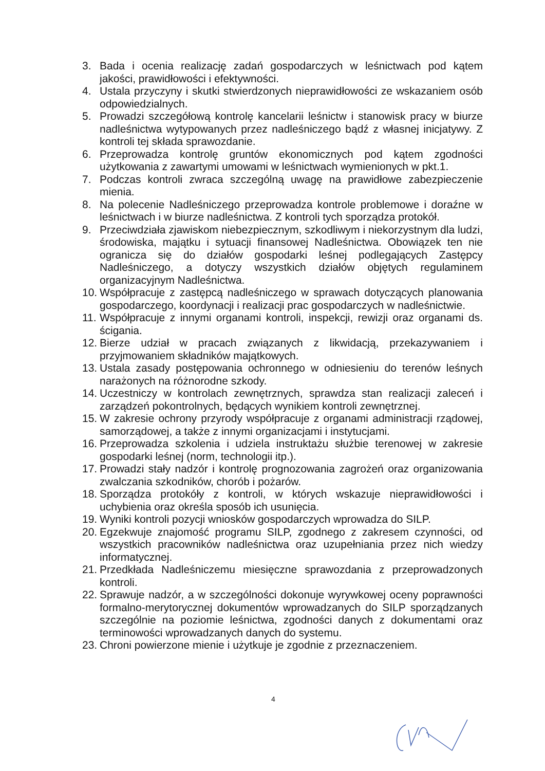3. Bada i ocenia realizację zadań gospodarczych w leśnictwach pod kątem jakości, prawidłowości i efektywności.
4. Ustala przyczyny i skutki stwierdzonych nieprawidłowości ze wskazaniem osób odpowiedzialnych.
5. Prowadzi szczegółową kontrolę kancelarii leśnictw i stanowisk pracy w biurze nadleśnictwa wytypowanych przez nadleśniczego bądź z własnej inicjatywy. Z kontroli tej składa sprawozdanie.
6. Przeprowadza kontrolę gruntów ekonomicznych pod kątem zgodności użytkowania z zawartymi umowami w leśnictwach wymienionych w pkt.1.
7. Podczas kontroli zwraca szczególną uwagę na prawidłowe zabezpieczenie mienia.
8. Na polecenie Nadleśniczego przeprowadza kontrole problemowe i doraźne w leśnictwach i w biurze nadleśnictwa. Z kontroli tych sporządza protokół.
9. Przeciwdziała zjawiskom niebezpiecznym, szkodliwym i niekorzystnym dla ludzi, środowiska, majątku i sytuacji finansowej Nadleśnictwa. Obowiązek ten nie ogranicza się do działów gospodarki leśnej podlegających Zastępcy Nadleśniczego, a dotyczy wszystkich działów objętych regulaminem organizacyjnym Nadleśnictwa.
10. Współpracuje z zastępcą nadleśniczego w sprawach dotyczących planowania gospodarczego, koordynacji i realizacji prac gospodarczych w nadleśnictwie.
11. Współpracuje z innymi organami kontroli, inspekcji, rewizji oraz organami ds. ścigania.
12. Bierze udział w pracach związanych z likwidacją, przekazywaniem i przyjmowaniem składników majątkowych.
13. Ustala zasady postępowania ochronnego w odniesieniu do terenów leśnych narażonych na różnorodne szkody.
14. Uczestniczy w kontrolach zewnętrznych, sprawdza stan realizacji zaleceń i zarządzeń pokontrolnych, będących wynikiem kontroli zewnętrznej.
15. W zakresie ochrony przyrody współpracuje z organami administracji rządowej, samorządowej, a także z innymi organizacjami i instytucjami.
16. Przeprowadza szkolenia i udziela instruktażu służbie terenowej w zakresie gospodarki leśnej (norm, technologii itp.).
17. Prowadzi stały nadzór i kontrolę prognozowania zagrożeń oraz organizowania zwalczania szkodników, chorób i pożarów.
18. Sporządza protokóły z kontroli, w których wskazuje nieprawidłowości i uchybienia oraz określa sposób ich usunięcia.
19. Wyniki kontroli pozycji wniosków gospodarczych wprowadza do SILP.
20. Egzekwuje znajomość programu SILP, zgodnego z zakresem czynności, od wszystkich pracowników nadleśnictwa oraz uzupełniania przez nich wiedzy informatycznej.
21. Przedkłada Nadleśniczemu miesięczne sprawozdania z przeprowadzonych kontroli.
22. Sprawuje nadzór, a w szczególności dokonuje wyrywkowej oceny poprawności formalno-merytorycznej dokumentów wprowadzanych do SILP sporządzanych szczególnie na poziomie leśnictwa, zgodności danych z dokumentami oraz terminowości wprowadzanych danych do systemu.
23. Chroni powierzone mienie i użytkuje je zgodnie z przeznaczeniem.
4